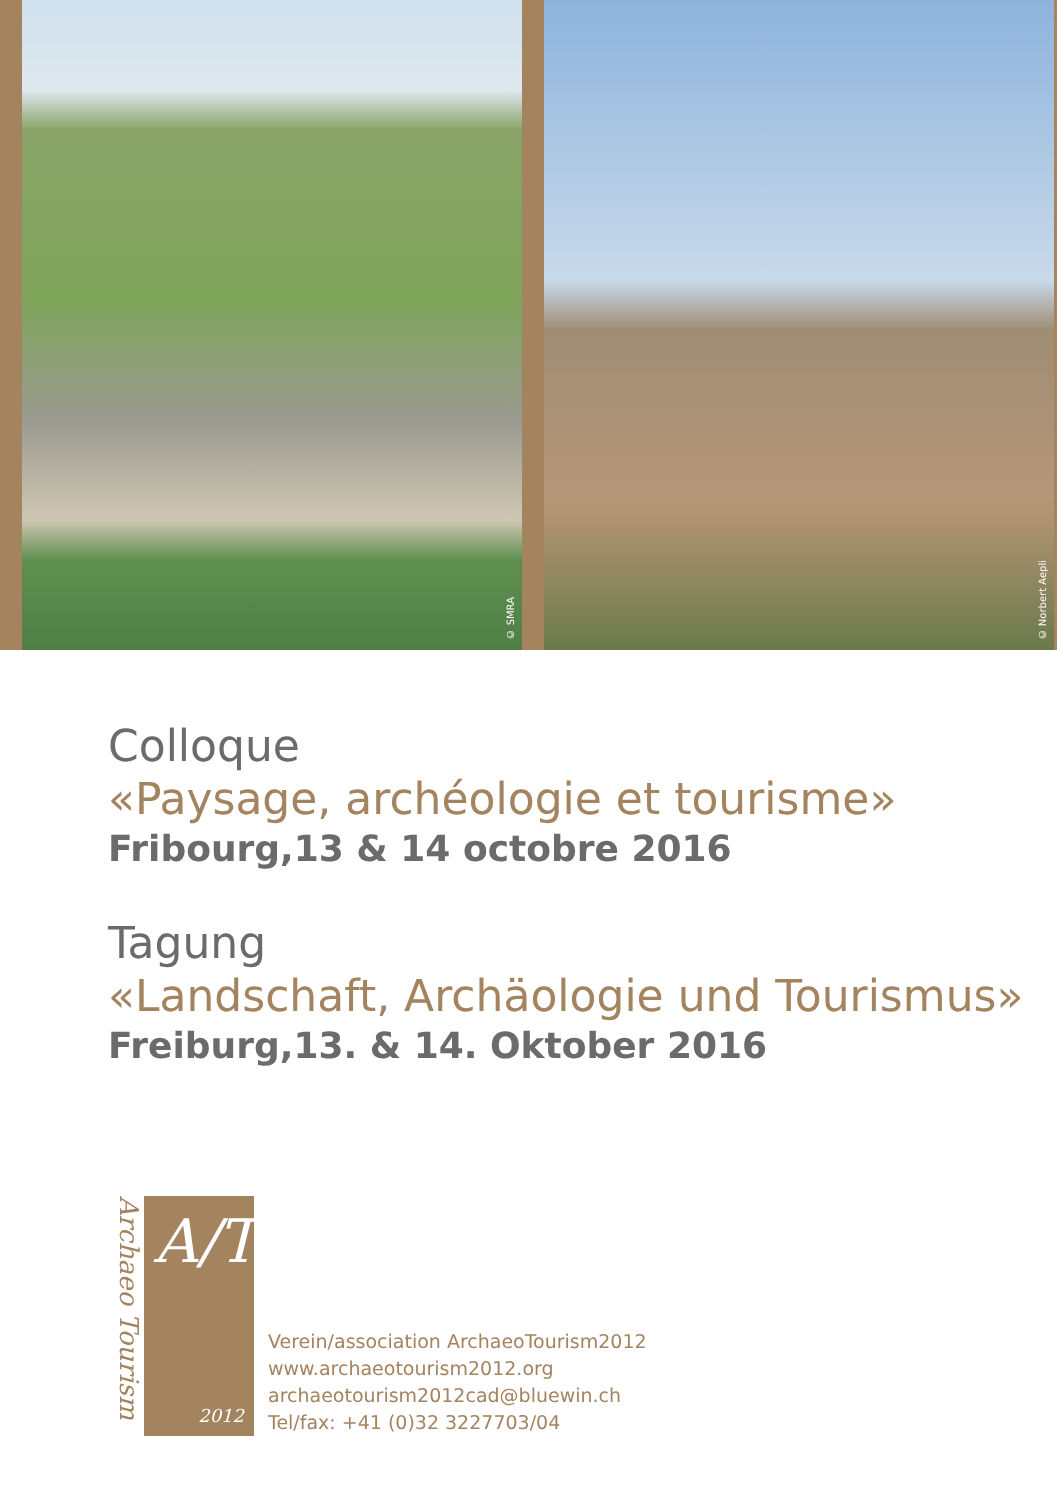© SMRA
© Norbert Aepli
Colloque
«Paysage, archéologie et tourisme»
Fribourg,13 & 14 octobre 2016
Tagung
«Landschaft, Archäologie und Tourismus»
Freiburg,13. & 14. Oktober 2016
Archaeo Tourism
A/T
2012
Verein/association ArchaeoTourism2012
www.archaeotourism2012.org
archaeotourism2012cad@bluewin.ch
Tel/fax: +41 (0)32 3227703/04